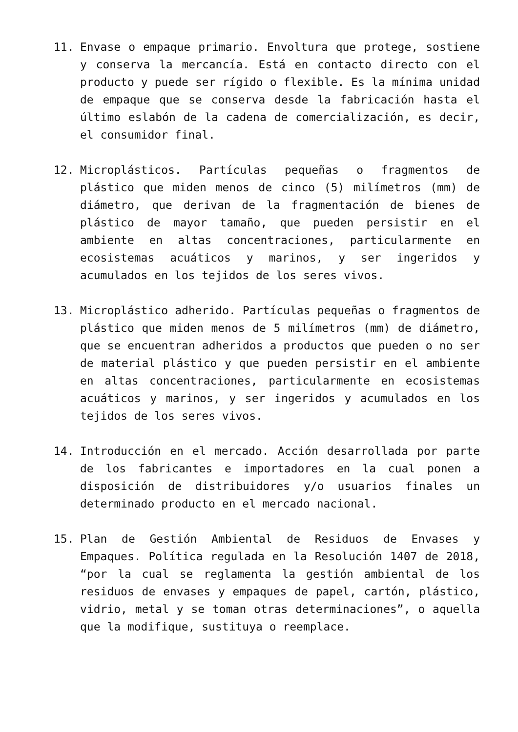11. Envase o empaque primario. Envoltura que protege, sostiene y conserva la mercancía. Está en contacto directo con el producto y puede ser rígido o flexible. Es la mínima unidad de empaque que se conserva desde la fabricación hasta el último eslabón de la cadena de comercialización, es decir, el consumidor final.
12. Microplásticos. Partículas pequeñas o fragmentos de plástico que miden menos de cinco (5) milímetros (mm) de diámetro, que derivan de la fragmentación de bienes de plástico de mayor tamaño, que pueden persistir en el ambiente en altas concentraciones, particularmente en ecosistemas acuáticos y marinos, y ser ingeridos y acumulados en los tejidos de los seres vivos.
13. Microplástico adherido. Partículas pequeñas o fragmentos de plástico que miden menos de 5 milímetros (mm) de diámetro, que se encuentran adheridos a productos que pueden o no ser de material plástico y que pueden persistir en el ambiente en altas concentraciones, particularmente en ecosistemas acuáticos y marinos, y ser ingeridos y acumulados en los tejidos de los seres vivos.
14. Introducción en el mercado. Acción desarrollada por parte de los fabricantes e importadores en la cual ponen a disposición de distribuidores y/o usuarios finales un determinado producto en el mercado nacional.
15. Plan de Gestión Ambiental de Residuos de Envases y Empaques. Política regulada en la Resolución 1407 de 2018, “por la cual se reglamenta la gestión ambiental de los residuos de envases y empaques de papel, cartón, plástico, vidrio, metal y se toman otras determinaciones”, o aquella que la modifique, sustituya o reemplace.